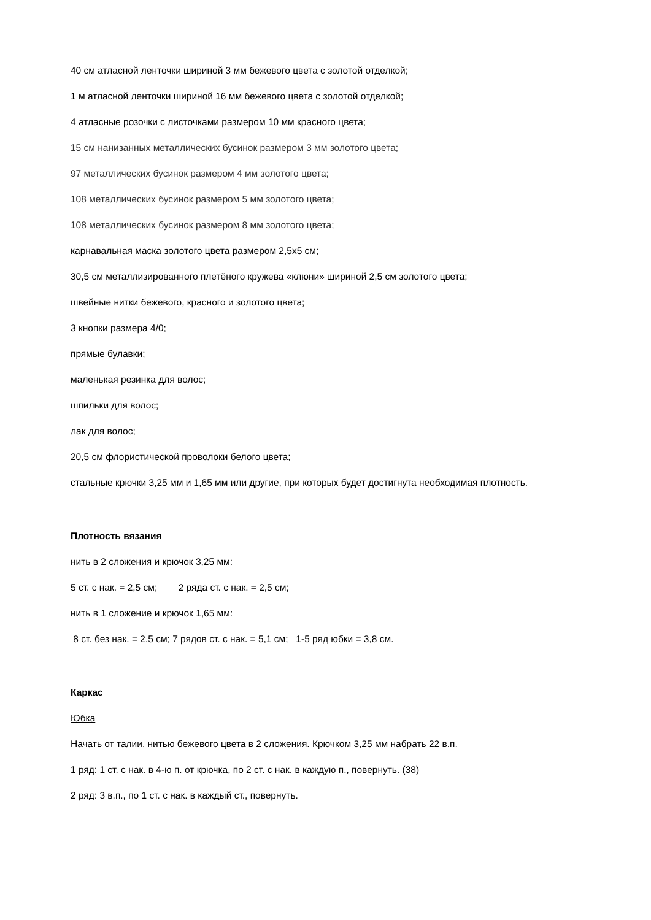40 см атласной ленточки шириной 3 мм бежевого цвета с золотой отделкой;
1 м атласной ленточки шириной 16 мм бежевого цвета с золотой отделкой;
4 атласные розочки с листочками размером 10 мм красного цвета;
15 см нанизанных металлических бусинок размером 3 мм золотого цвета;
97 металлических бусинок размером 4 мм золотого цвета;
108 металлических бусинок размером 5 мм золотого цвета;
108 металлических бусинок размером 8 мм золотого цвета;
карнавальная маска золотого цвета размером 2,5х5 см;
30,5 см металлизированного плетёного кружева «клюни» шириной 2,5 см золотого цвета;
швейные нитки бежевого, красного и золотого цвета;
3 кнопки размера 4/0;
прямые булавки;
маленькая резинка для волос;
шпильки для волос;
лак для волос;
20,5 см флористической проволоки белого цвета;
стальные крючки 3,25 мм и 1,65 мм или другие, при которых будет достигнута необходимая плотность.
Плотность вязания
нить в 2 сложения и крючок 3,25 мм:
5 ст. с нак. = 2,5 см; 2 ряда ст. с нак. = 2,5 см;
нить в 1 сложение и крючок 1,65 мм:
8 ст. без нак. = 2,5 см; 7 рядов ст. с нак. = 5,1 см; 1-5 ряд юбки = 3,8 см.
Каркас
Юбка
Начать от талии, нитью бежевого цвета в 2 сложения. Крючком 3,25 мм набрать 22 в.п.
1 ряд: 1 ст. с нак. в 4-ю п. от крючка, по 2 ст. с нак. в каждую п., повернуть. (38)
2 ряд: 3 в.п., по 1 ст. с нак. в каждый ст., повернуть.